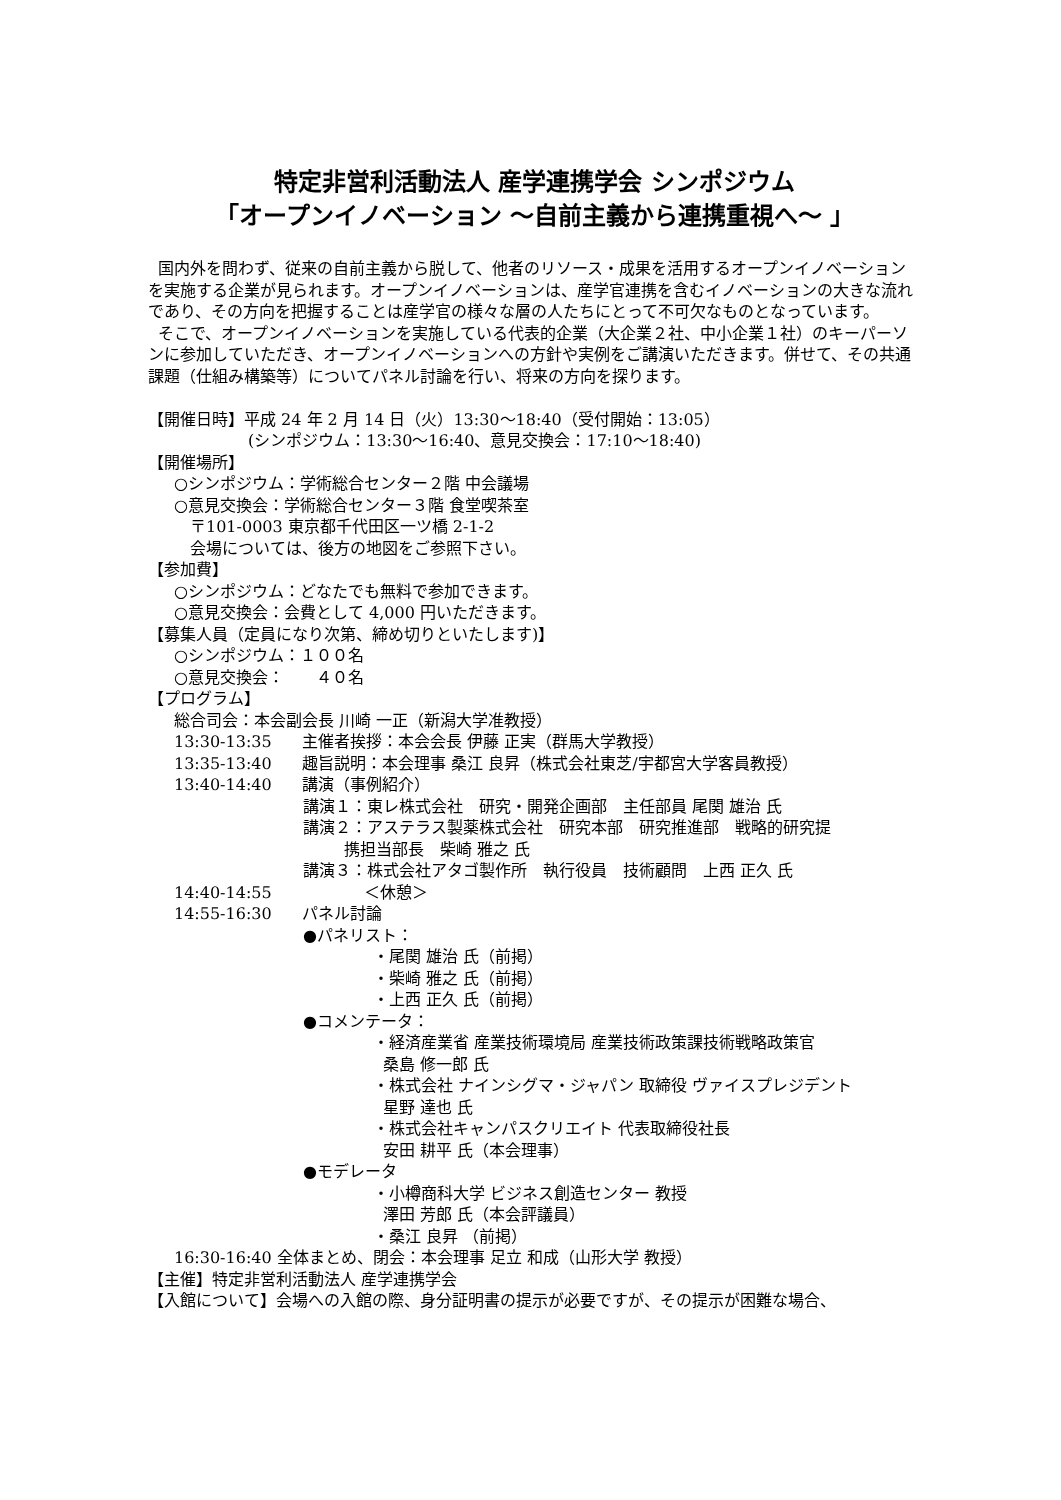特定非営利活動法人 産学連携学会 シンポジウム
「オープンイノベーション ～自前主義から連携重視へ～ 」
国内外を問わず、従来の自前主義から脱して、他者のリソース・成果を活用するオープンイノベーションを実施する企業が見られます。オープンイノベーションは、産学官連携を含むイノベーションの大きな流れであり、その方向を把握することは産学官の様々な層の人たちにとって不可欠なものとなっています。
そこで、オープンイノベーションを実施している代表的企業（大企業２社、中小企業１社）のキーパーソンに参加していただき、オープンイノベーションへの方針や実例をご講演いただきます。併せて、その共通課題（仕組み構築等）についてパネル討論を行い、将来の方向を探ります。
【開催日時】平成 24 年 2 月 14 日（火）13:30～18:40（受付開始：13:05）
(シンポジウム：13:30～16:40、意見交換会：17:10～18:40)
【開催場所】
○シンポジウム：学術総合センター２階 中会議場
○意見交換会：学術総合センター３階 食堂喫茶室
〒101-0003 東京都千代田区一ツ橋 2-1-2
会場については、後方の地図をご参照下さい。
【参加費】
○シンポジウム：どなたでも無料で参加できます。
○意見交換会：会費として 4,000 円いただきます。
【募集人員（定員になり次第、締め切りといたします)】
○シンポジウム：１００名
○意見交換会：　　４０名
【プログラム】
総合司会：本会副会長 川崎 一正（新潟大学准教授）
13:30-13:35 主催者挨拶：本会会長 伊藤 正実（群馬大学教授）
13:35-13:40 趣旨説明：本会理事 桑江 良昇（株式会社東芝/宇都宮大学客員教授）
13:40-14:40 講演（事例紹介）
講演１：東レ株式会社　研究・開発企画部　主任部員 尾関 雄治 氏
講演２：アステラス製薬株式会社　研究本部　研究推進部　戦略的研究提
携担当部長　柴崎 雅之 氏
講演３：株式会社アタゴ製作所　執行役員　技術顧問　上西 正久 氏
14:40-14:55 ＜休憩＞
14:55-16:30 パネル討論
●パネリスト：
・尾関 雄治 氏（前掲）
・柴崎 雅之 氏（前掲）
・上西 正久 氏（前掲）
●コメンテータ：
・経済産業省 産業技術環境局 産業技術政策課技術戦略政策官
桑島 修一郎 氏
・株式会社 ナインシグマ・ジャパン 取締役 ヴァイスプレジデント
星野 達也 氏
・株式会社キャンパスクリエイト 代表取締役社長
安田 耕平 氏（本会理事）
●モデレータ
・小樽商科大学 ビジネス創造センター 教授
澤田 芳郎 氏（本会評議員）
・桑江 良昇 （前掲）
16:30-16:40 全体まとめ、閉会：本会理事 足立 和成（山形大学 教授）
【主催】特定非営利活動法人 産学連携学会
【入館について】会場への入館の際、身分証明書の提示が必要ですが、その提示が困難な場合、